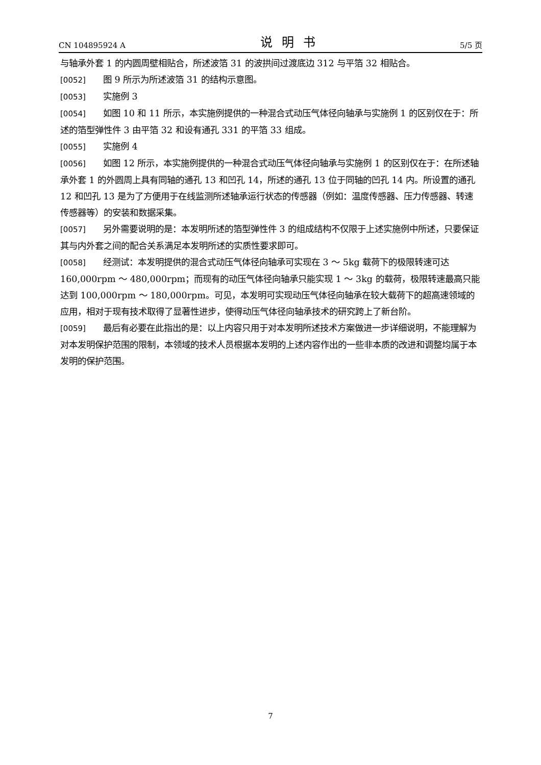CN 104895924 A 说明书 5/5 页
与轴承外套 1 的内圆周壁相贴合，所述波箔 31 的波拱间过渡底边 312 与平箔 32 相贴合。
[0052] 图 9 所示为所述波箔 31 的结构示意图。
[0053] 实施例 3
[0054] 如图 10 和 11 所示，本实施例提供的一种混合式动压气体径向轴承与实施例 1 的区别仅在于：所述的箔型弹性件 3 由平箔 32 和设有通孔 331 的平箔 33 组成。
[0055] 实施例 4
[0056] 如图 12 所示，本实施例提供的一种混合式动压气体径向轴承与实施例 1 的区别仅在于：在所述轴承外套 1 的外圆周上具有同轴的通孔 13 和凹孔 14，所述的通孔 13 位于同轴的凹孔 14 内。所设置的通孔 12 和凹孔 13 是为了方便用于在线监测所述轴承运行状态的传感器（例如：温度传感器、压力传感器、转速传感器等）的安装和数据采集。
[0057] 另外需要说明的是：本发明所述的箔型弹性件 3 的组成结构不仅限于上述实施例中所述，只要保证其与内外套之间的配合关系满足本发明所述的实质性要求即可。
[0058] 经测试：本发明提供的混合式动压气体径向轴承可实现在 3 ～ 5kg 载荷下的极限转速可达 160,000rpm ～ 480,000rpm；而现有的动压气体径向轴承只能实现 1 ～ 3kg 的载荷，极限转速最高只能达到 100,000rpm ～ 180,000rpm。可见，本发明可实现动压气体径向轴承在较大载荷下的超高速领域的应用，相对于现有技术取得了显著性进步，使得动压气体径向轴承技术的研究跨上了新台阶。
[0059] 最后有必要在此指出的是：以上内容只用于对本发明所述技术方案做进一步详细说明，不能理解为对本发明保护范围的限制，本领域的技术人员根据本发明的上述内容作出的一些非本质的改进和调整均属于本发明的保护范围。
7